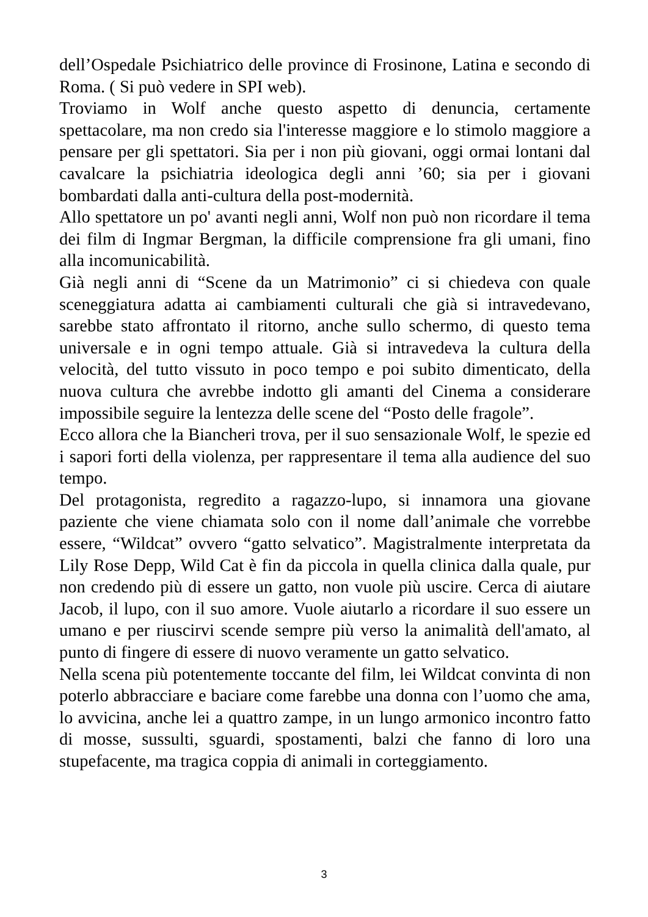dell’Ospedale Psichiatrico delle province di Frosinone, Latina e secondo di Roma. ( Si può vedere in SPI web).
Troviamo in Wolf anche questo aspetto di denuncia, certamente spettacolare, ma non credo sia l'interesse maggiore e lo stimolo maggiore a pensare per gli spettatori. Sia per i non più giovani, oggi ormai lontani dal cavalcare la psichiatria ideologica degli anni ’60; sia per i giovani bombardati dalla anti-cultura della post-modernità.
Allo spettatore un po' avanti negli anni, Wolf non può non ricordare il tema dei film di Ingmar Bergman, la difficile comprensione fra gli umani, fino alla incomunicabilità.
Già negli anni di “Scene da un Matrimonio” ci si chiedeva con quale sceneggiatura adatta ai cambiamenti culturali che già si intravedevano, sarebbe stato affrontato il ritorno, anche sullo schermo, di questo tema universale e in ogni tempo attuale. Già si intravedeva la cultura della velocità, del tutto vissuto in poco tempo e poi subito dimenticato, della nuova cultura che avrebbe indotto gli amanti del Cinema a considerare impossibile seguire la lentezza delle scene del “Posto delle fragole”.
Ecco allora che la Biancheri trova, per il suo sensazionale Wolf, le spezie ed i sapori forti della violenza, per rappresentare il tema alla audience del suo tempo.
Del protagonista, regredito a ragazzo-lupo, si innamora una giovane paziente che viene chiamata solo con il nome dall’animale che vorrebbe essere, “Wildcat” ovvero “gatto selvatico”. Magistralmente interpretata da Lily Rose Depp, Wild Cat è fin da piccola in quella clinica dalla quale, pur non credendo più di essere un gatto, non vuole più uscire. Cerca di aiutare Jacob, il lupo, con il suo amore. Vuole aiutarlo a ricordare il suo essere un umano e per riuscirvi scende sempre più verso la animalità dell'amato, al punto di fingere di essere di nuovo veramente un gatto selvatico.
Nella scena più potentemente toccante del film, lei Wildcat convinta di non poterlo abbracciare e baciare come farebbe una donna con l’uomo che ama, lo avvicina, anche lei a quattro zampe, in un lungo armonico incontro fatto di mosse, sussulti, sguardi, spostamenti, balzi che fanno di loro una stupefacente, ma tragica coppia di animali in corteggiamento.
3